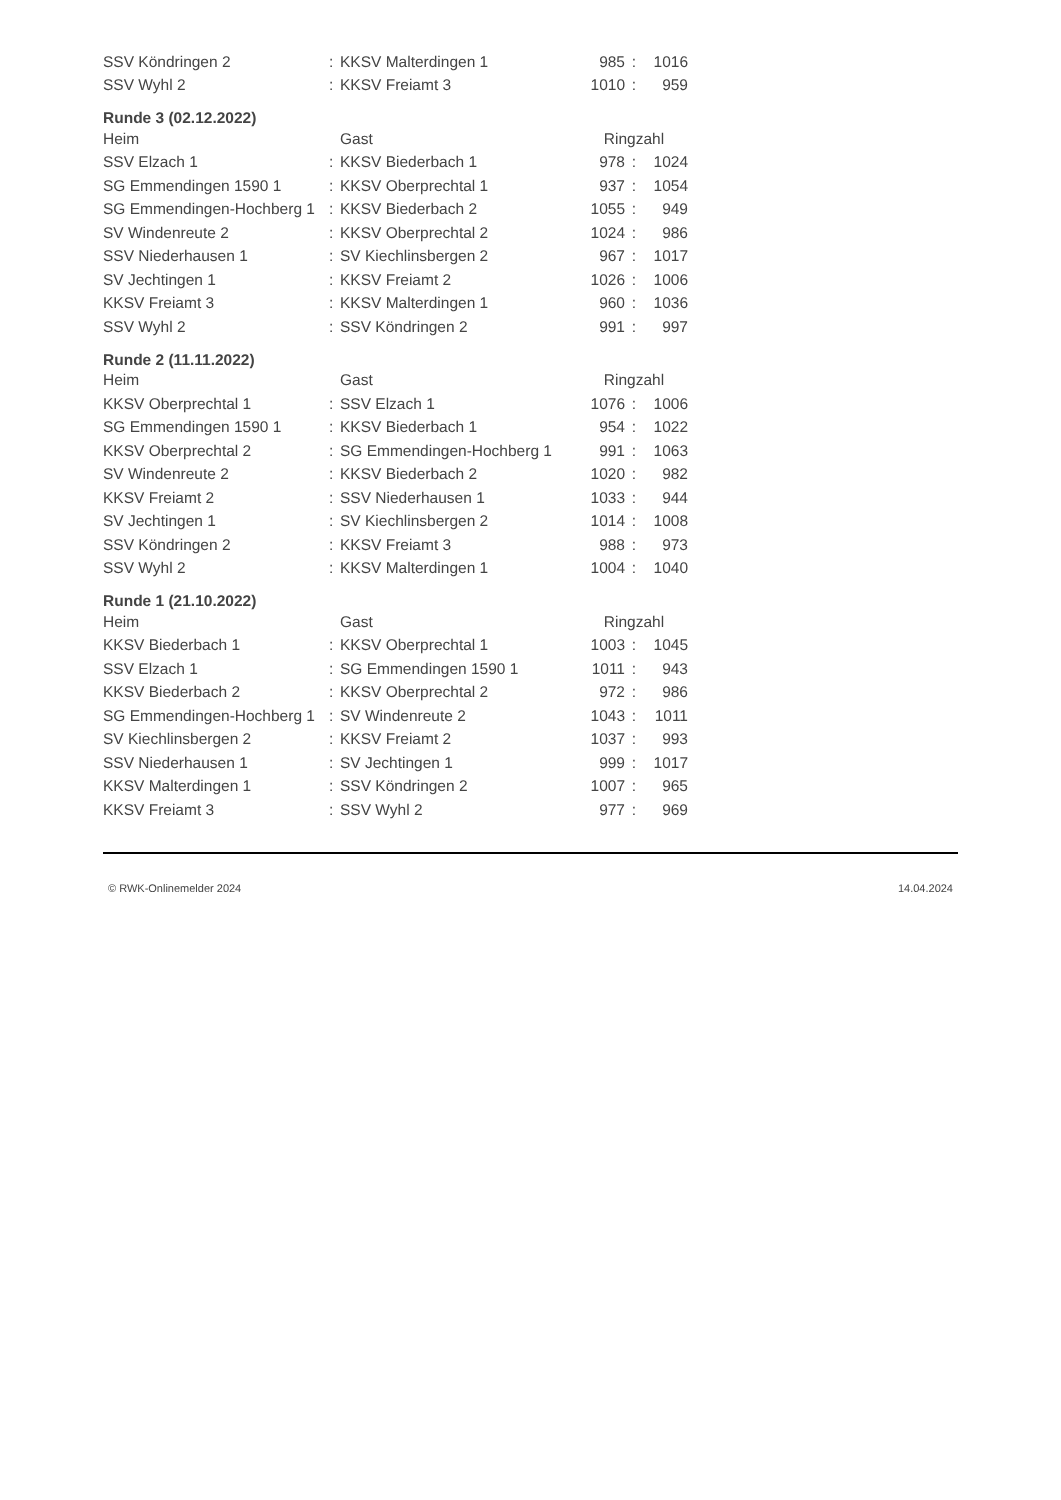| SSV Köndringen 2 | : | KKSV Malterdingen 1 | 985 | : | 1016 |
| SSV Wyhl 2 | : | KKSV Freiamt 3 | 1010 | : | 959 |
| Runde 3 (02.12.2022) | | | | | |
| Heim | | Gast | Ringzahl | | |
| SSV Elzach 1 | : | KKSV Biederbach 1 | 978 | : | 1024 |
| SG Emmendingen 1590 1 | : | KKSV Oberprechtal 1 | 937 | : | 1054 |
| SG Emmendingen-Hochberg 1 | : | KKSV Biederbach 2 | 1055 | : | 949 |
| SV Windenreute 2 | : | KKSV Oberprechtal 2 | 1024 | : | 986 |
| SSV Niederhausen 1 | : | SV Kiechlinsbergen 2 | 967 | : | 1017 |
| SV Jechtingen 1 | : | KKSV Freiamt 2 | 1026 | : | 1006 |
| KKSV Freiamt 3 | : | KKSV Malterdingen 1 | 960 | : | 1036 |
| SSV Wyhl 2 | : | SSV Köndringen 2 | 991 | : | 997 |
| Runde 2 (11.11.2022) | | | | | |
| Heim | | Gast | Ringzahl | | |
| KKSV Oberprechtal 1 | : | SSV Elzach 1 | 1076 | : | 1006 |
| SG Emmendingen 1590 1 | : | KKSV Biederbach 1 | 954 | : | 1022 |
| KKSV Oberprechtal 2 | : | SG Emmendingen-Hochberg 1 | 991 | : | 1063 |
| SV Windenreute 2 | : | KKSV Biederbach 2 | 1020 | : | 982 |
| KKSV Freiamt 2 | : | SSV Niederhausen 1 | 1033 | : | 944 |
| SV Jechtingen 1 | : | SV Kiechlinsbergen 2 | 1014 | : | 1008 |
| SSV Köndringen 2 | : | KKSV Freiamt 3 | 988 | : | 973 |
| SSV Wyhl 2 | : | KKSV Malterdingen 1 | 1004 | : | 1040 |
| Runde 1 (21.10.2022) | | | | | |
| Heim | | Gast | Ringzahl | | |
| KKSV Biederbach 1 | : | KKSV Oberprechtal 1 | 1003 | : | 1045 |
| SSV Elzach 1 | : | SG Emmendingen 1590 1 | 1011 | : | 943 |
| KKSV Biederbach 2 | : | KKSV Oberprechtal 2 | 972 | : | 986 |
| SG Emmendingen-Hochberg 1 | : | SV Windenreute 2 | 1043 | : | 1011 |
| SV Kiechlinsbergen 2 | : | KKSV Freiamt 2 | 1037 | : | 993 |
| SSV Niederhausen 1 | : | SV Jechtingen 1 | 999 | : | 1017 |
| KKSV Malterdingen 1 | : | SSV Köndringen 2 | 1007 | : | 965 |
| KKSV Freiamt 3 | : | SSV Wyhl 2 | 977 | : | 969 |
© RWK-Onlinemelder 2024 14.04.2024